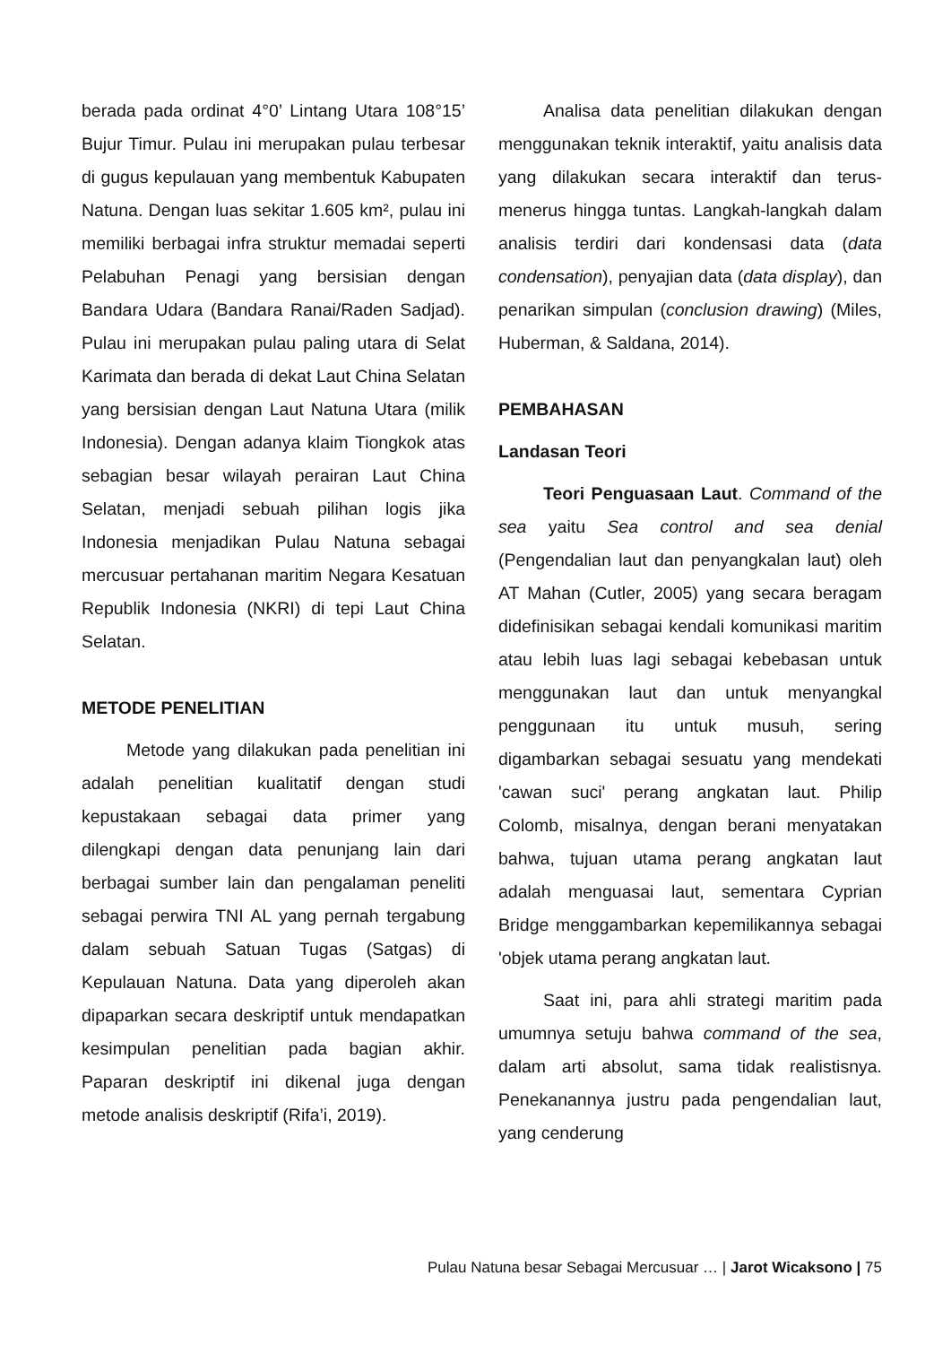berada pada ordinat 4°0’ Lintang Utara 108°15’ Bujur Timur. Pulau ini merupakan pulau terbesar di gugus kepulauan yang membentuk Kabupaten Natuna. Dengan luas sekitar 1.605 km², pulau ini memiliki berbagai infra struktur memadai seperti Pelabuhan Penagi yang bersisian dengan Bandara Udara (Bandara Ranai/Raden Sadjad). Pulau ini merupakan pulau paling utara di Selat Karimata dan berada di dekat Laut China Selatan yang bersisian dengan Laut Natuna Utara (milik Indonesia). Dengan adanya klaim Tiongkok atas sebagian besar wilayah perairan Laut China Selatan, menjadi sebuah pilihan logis jika Indonesia menjadikan Pulau Natuna sebagai mercusuar pertahanan maritim Negara Kesatuan Republik Indonesia (NKRI) di tepi Laut China Selatan.
METODE PENELITIAN
Metode yang dilakukan pada penelitian ini adalah penelitian kualitatif dengan studi kepustakaan sebagai data primer yang dilengkapi dengan data penunjang lain dari berbagai sumber lain dan pengalaman peneliti sebagai perwira TNI AL yang pernah tergabung dalam sebuah Satuan Tugas (Satgas) di Kepulauan Natuna. Data yang diperoleh akan dipaparkan secara deskriptif untuk mendapatkan kesimpulan penelitian pada bagian akhir. Paparan deskriptif ini dikenal juga dengan metode analisis deskriptif (Rifa’i, 2019).
Analisa data penelitian dilakukan dengan menggunakan teknik interaktif, yaitu analisis data yang dilakukan secara interaktif dan terus-menerus hingga tuntas. Langkah-langkah dalam analisis terdiri dari kondensasi data (data condensation), penyajian data (data display), dan penarikan simpulan (conclusion drawing) (Miles, Huberman, & Saldana, 2014).
PEMBAHASAN
Landasan Teori
Teori Penguasaan Laut. Command of the sea yaitu Sea control and sea denial (Pengendalian laut dan penyangkalan laut) oleh AT Mahan (Cutler, 2005) yang secara beragam didefinisikan sebagai kendali komunikasi maritim atau lebih luas lagi sebagai kebebasan untuk menggunakan laut dan untuk menyangkal penggunaan itu untuk musuh, sering digambarkan sebagai sesuatu yang mendekati 'cawan suci' perang angkatan laut. Philip Colomb, misalnya, dengan berani menyatakan bahwa, tujuan utama perang angkatan laut adalah menguasai laut, sementara Cyprian Bridge menggambarkan kepemilikannya sebagai 'objek utama perang angkatan laut.
Saat ini, para ahli strategi maritim pada umumnya setuju bahwa command of the sea, dalam arti absolut, sama tidak realistisnya. Penekanannya justru pada pengendalian laut, yang cenderung
Pulau Natuna besar Sebagai Mercusuar … | Jarot Wicaksono | 75